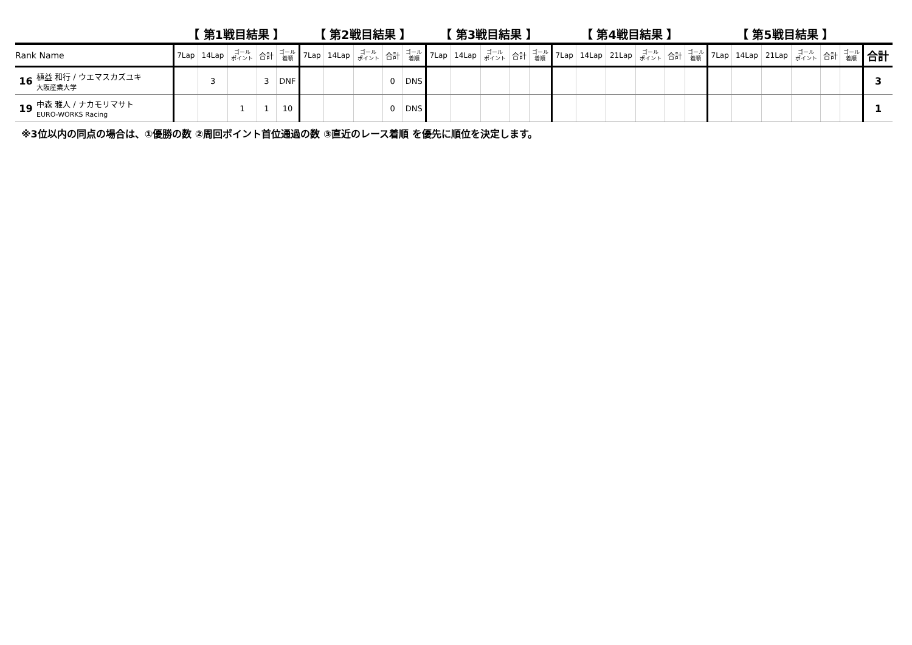| | | 【 第1戦目結果 】 | | | | | 【 第2戦目結果 】 | | | | | 【 第3戦目結果 】 | | | | | 【 第4戦目結果 】 | | | | | | 【 第5戦目結果 】 | | | | | | |
| --- | --- | --- | --- | --- | --- | --- | --- | --- | --- | --- | --- | --- | --- | --- | --- | --- | --- | --- | --- | --- | --- | --- | --- | --- | --- | --- | --- | --- | --- |
| Rank Name | | 7Lap | 14Lap | ゴール ポイント | 合計 | ゴール 着順 | 7Lap | 14Lap | ゴール ポイント | 合計 | ゴール 着順 | 7Lap | 14Lap | ゴール ポイント | 合計 | ゴール 着順 | 7Lap | 14Lap | 21Lap | ゴール ポイント | 合計 | ゴール 着順 | 7Lap | 14Lap | 21Lap | ゴール ポイント | 合計 | ゴール 着順 | 合計 |
| 16 | 植益 和行 / ウエマスカズユキ 大阪産業大学 | | 3 | | 3 | DNF | | | | 0 | DNS | | | | | | | | | | | | | | | | | | 3 |
| 19 | 中森 雅人 / ナカモリマサト EURO-WORKS Racing | | | 1 | 1 | 10 | | | | 0 | DNS | | | | | | | | | | | | | | | | | | 1 |
※3位以内の同点の場合は、①優勝の数 ②周回ポイント首位通過の数 ③直近のレース着順 を優先に順位を決定します。